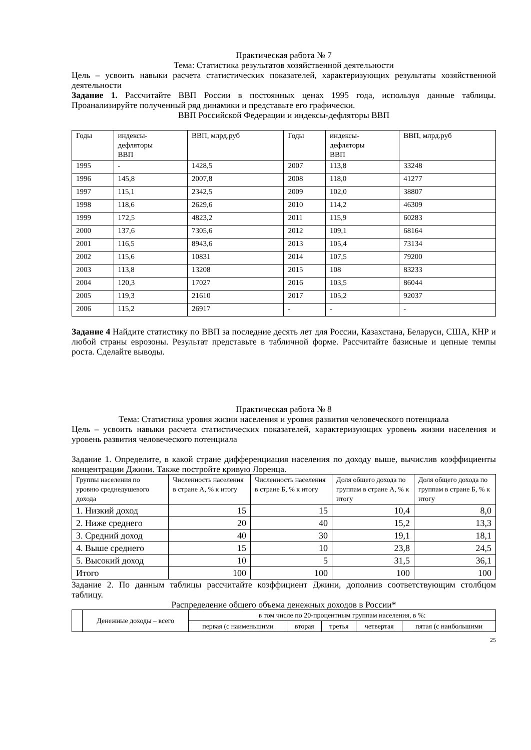Практическая работа № 7
Тема: Статистика результатов хозяйственной деятельности
Цель – усвоить навыки расчета статистических показателей, характеризующих результаты хозяйственной деятельности
Задание 1. Рассчитайте ВВП России в постоянных ценах 1995 года, используя данные таблицы. Проанализируйте полученный ряд динамики и представьте его графически.
ВВП Российской Федерации и индексы-дефляторы ВВП
| Годы | индексы- дефляторы ВВП | ВВП, млрд.руб | Годы | индексы- дефляторы ВВП | ВВП, млрд.руб |
| --- | --- | --- | --- | --- | --- |
| 1995 | - | 1428,5 | 2007 | 113,8 | 33248 |
| 1996 | 145,8 | 2007,8 | 2008 | 118,0 | 41277 |
| 1997 | 115,1 | 2342,5 | 2009 | 102,0 | 38807 |
| 1998 | 118,6 | 2629,6 | 2010 | 114,2 | 46309 |
| 1999 | 172,5 | 4823,2 | 2011 | 115,9 | 60283 |
| 2000 | 137,6 | 7305,6 | 2012 | 109,1 | 68164 |
| 2001 | 116,5 | 8943,6 | 2013 | 105,4 | 73134 |
| 2002 | 115,6 | 10831 | 2014 | 107,5 | 79200 |
| 2003 | 113,8 | 13208 | 2015 | 108 | 83233 |
| 2004 | 120,3 | 17027 | 2016 | 103,5 | 86044 |
| 2005 | 119,3 | 21610 | 2017 | 105,2 | 92037 |
| 2006 | 115,2 | 26917 | - | - | - |
Задание 4 Найдите статистику по ВВП за последние десять лет для России, Казахстана, Беларуси, США, КНР и любой страны еврозоны. Результат представьте в табличной форме. Рассчитайте базисные и цепные темпы роста. Сделайте выводы.
Практическая работа № 8
Тема: Статистика уровня жизни населения и уровня развития человеческого потенциала
Цель – усвоить навыки расчета статистических показателей, характеризующих уровень жизни населения и уровень развития человеческого потенциала
Задание 1. Определите, в какой стране дифференциация населения по доходу выше, вычислив коэффициенты концентрации Джини. Также постройте кривую Лоренца.
| Группы населения по уровню среднедушевого дохода | Численность населения в стране А, % к итогу | Численность населения в стране Б, % к итогу | Доля общего дохода по группам в стране А, % к итогу | Доля общего дохода по группам в стране Б, % к итогу |
| --- | --- | --- | --- | --- |
| 1. Низкий доход | 15 | 15 | 10,4 | 8,0 |
| 2. Ниже среднего | 20 | 40 | 15,2 | 13,3 |
| 3. Средний доход | 40 | 30 | 19,1 | 18,1 |
| 4. Выше среднего | 15 | 10 | 23,8 | 24,5 |
| 5. Высокий доход | 10 | 5 | 31,5 | 36,1 |
| Итого | 100 | 100 | 100 | 100 |
Задание 2. По данным таблицы рассчитайте коэффициент Джини, дополнив соответствующим столбцом таблицу.
Распределение общего объема денежных доходов в России*
| | Денежные доходы – всего | в том числе по 20-процентным группам населения, в %: | | | | |
| --- | --- | --- | --- | --- | --- | --- |
| | | первая (с наименьшими | вторая | третья | четвертая | пятая (с наибольшими |
25